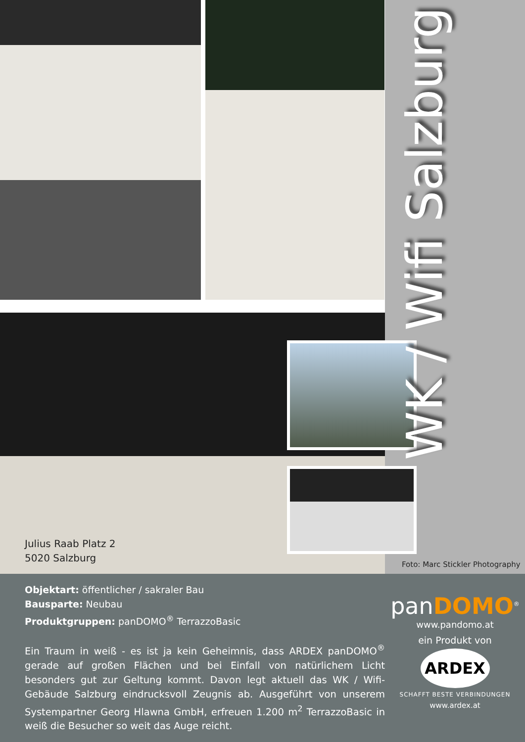WK / Wifi Salzburg
Julius Raab Platz 2
5020 Salzburg
Foto: Marc Stickler Photography
Objektart: öffentlicher / sakraler Bau
Bausparte: Neubau
Produktgruppen: panDOMO<sup>®</sup> TerrazzoBasic
Ein Traum in weiß - es ist ja kein Geheimnis, dass ARDEX panDOMO<sup>®</sup> gerade auf großen Flächen und bei Einfall von natürlichem Licht besonders gut zur Geltung kommt. Davon legt aktuell das WK / Wifi-Gebäude Salzburg eindrucksvoll Zeugnis ab. Ausgeführt von unserem Systempartner Georg Hlawna GmbH, erfreuen 1.200 m<sup>2</sup> TerrazzoBasic in weiß die Besucher so weit das Auge reicht.
panDOMO<sup>®</sup>
www.pandomo.at
ein Produkt von
ARDEX
SCHAFFT BESTE VERBINDUNGEN
www.ardex.at